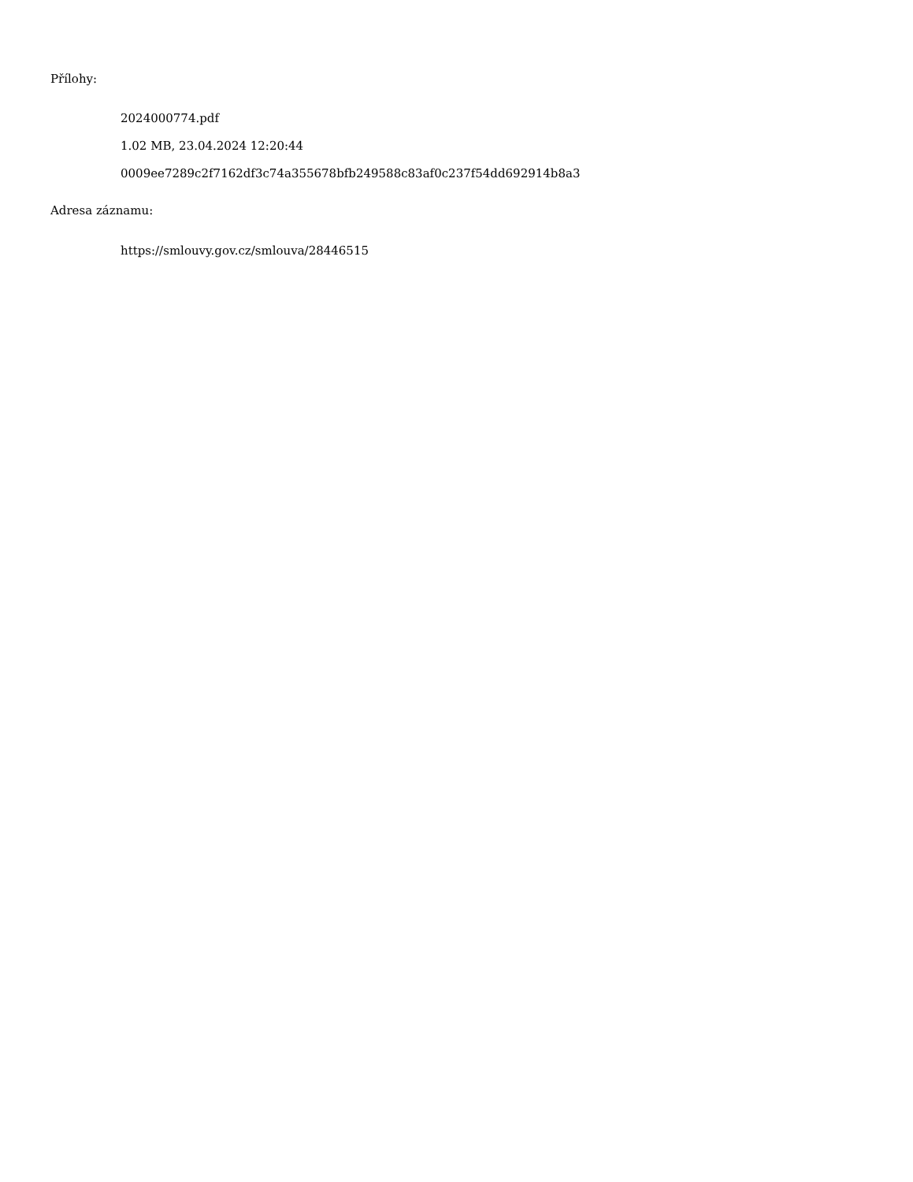Přílohy:
2024000774.pdf
1.02 MB, 23.04.2024 12:20:44
0009ee7289c2f7162df3c74a355678bfb249588c83af0c237f54dd692914b8a3
Adresa záznamu:
https://smlouvy.gov.cz/smlouva/28446515